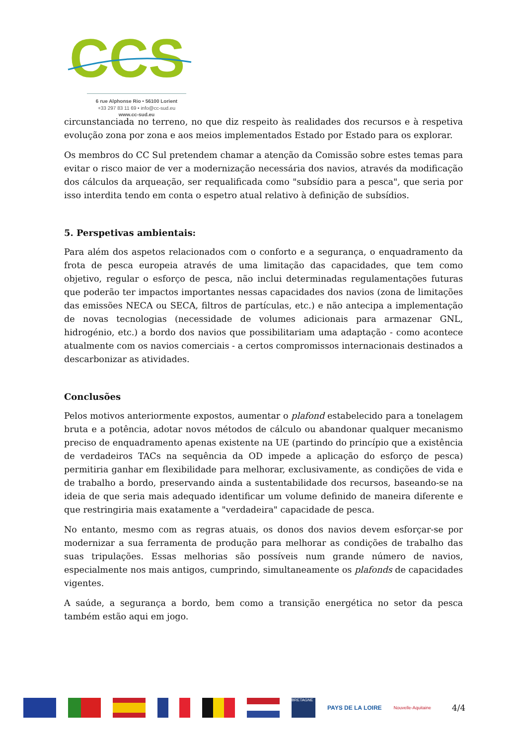CCS
6 rue Alphonse Rio • 56100 Lorient
+33 297 83 11 69 • info@cc-sud.eu
www.cc-sud.eu
circunstanciada no terreno, no que diz respeito às realidades dos recursos e à respetiva evolução zona por zona e aos meios implementados Estado por Estado para os explorar.
Os membros do CC Sul pretendem chamar a atenção da Comissão sobre estes temas para evitar o risco maior de ver a modernização necessária dos navios, através da modificação dos cálculos da arqueação, ser requalificada como "subsídio para a pesca", que seria por isso interdita tendo em conta o espetro atual relativo à definição de subsídios.
5. Perspetivas ambientais:
Para além dos aspetos relacionados com o conforto e a segurança, o enquadramento da frota de pesca europeia através de uma limitação das capacidades, que tem como objetivo, regular o esforço de pesca, não inclui determinadas regulamentações futuras que poderão ter impactos importantes nessas capacidades dos navios (zona de limitações das emissões NECA ou SECA, filtros de partículas, etc.) e não antecipa a implementação de novas tecnologias (necessidade de volumes adicionais para armazenar GNL, hidrogénio, etc.) a bordo dos navios que possibilitariam uma adaptação - como acontece atualmente com os navios comerciais - a certos compromissos internacionais destinados a descarbonizar as atividades.
Conclusões
Pelos motivos anteriormente expostos, aumentar o plafond estabelecido para a tonelagem bruta e a potência, adotar novos métodos de cálculo ou abandonar qualquer mecanismo preciso de enquadramento apenas existente na UE (partindo do princípio que a existência de verdadeiros TACs na sequência da OD impede a aplicação do esforço de pesca) permitiria ganhar em flexibilidade para melhorar, exclusivamente, as condições de vida e de trabalho a bordo, preservando ainda a sustentabilidade dos recursos, baseando-se na ideia de que seria mais adequado identificar um volume definido de maneira diferente e que restringiria mais exatamente a "verdadeira" capacidade de pesca.
No entanto, mesmo com as regras atuais, os donos dos navios devem esforçar-se por modernizar a sua ferramenta de produção para melhorar as condições de trabalho das suas tripulações. Essas melhorias são possíveis num grande número de navios, especialmente nos mais antigos, cumprindo, simultaneamente os plafonds de capacidades vigentes.
A saúde, a segurança a bordo, bem como a transição energética no setor da pesca também estão aqui em jogo.
BRETAGNE
PAYS DE LA LOIRE
Nouvelle-Aquitaine
4/4